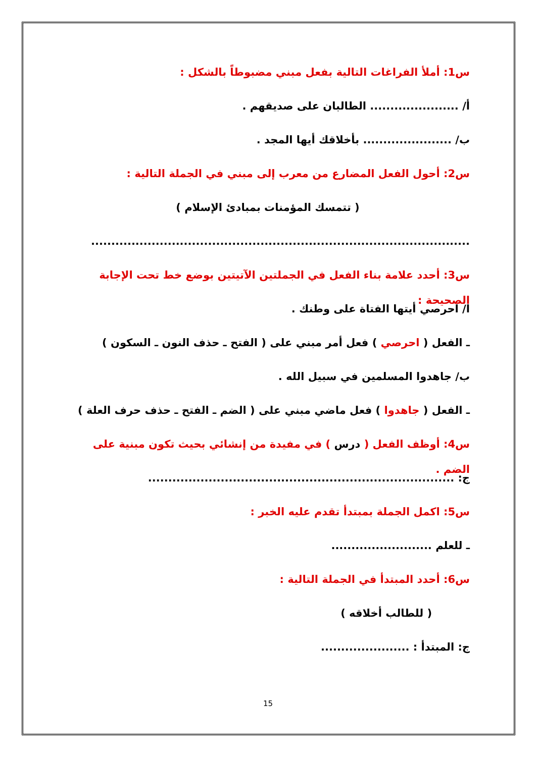س1: أملأ الفراغات التالية بفعل مبني مضبوطاً بالشكل :
أ/ ...................... الطالبان على صديقهم .
ب/ ...................... بأخلاقك أيها المجد .
س2: أحول الفعل المضارع من معرب إلى مبني في الجملة التالية :
( تتمسك المؤمنات بمبادئ الإسلام )
..............................................................................................
س3: أحدد علامة بناء الفعل في الجملتين الآتيتين بوضع خط تحت الإجابة الصحيحة :
ا/ احرصي أيتها الفتاة على وطنك .
ـ الفعل ( احرصي ) فعل أمر مبني على ( الفتح ـ حذف النون ـ السكون )
ب/ جاهدوا المسلمين في سبيل الله .
ـ الفعل ( جاهدوا ) فعل ماضي مبني على ( الضم ـ الفتح ـ حذف حرف العلة )
س4: أوظف الفعل ( درس ) في مفيدة من إنشائي بحيث تكون مبنية على الضم .
ج: ............................................................................
س5: اكمل الجملة بمبتدأ تقدم عليه الخبر :
ـ للعلم .........................
س6: أحدد المبتدأ في الجملة التالية :
( للطالب أخلاقه )
ج: المبتدأ : ......................
15